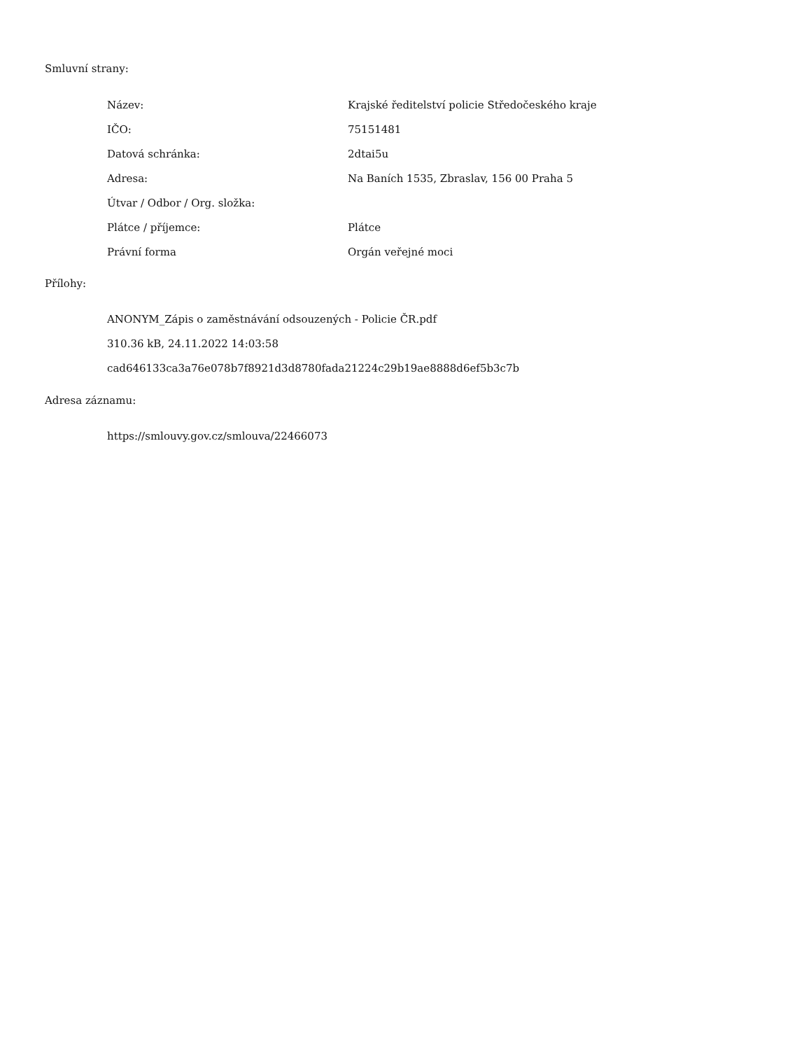Smluvní strany:
| Název: | Krajské ředitelství policie Středočeského kraje |
| IČO: | 75151481 |
| Datová schránka: | 2dtai5u |
| Adresa: | Na Baních 1535, Zbraslav, 156 00 Praha 5 |
| Útvar / Odbor / Org. složka: | |
| Plátce / příjemce: | Plátce |
| Právní forma | Orgán veřejné moci |
Přílohy:
ANONYM_Zápis o zaměstnávání odsouzených - Policie ČR.pdf
310.36 kB, 24.11.2022 14:03:58
cad646133ca3a76e078b7f8921d3d8780fada21224c29b19ae8888d6ef5b3c7b
Adresa záznamu:
https://smlouvy.gov.cz/smlouva/22466073